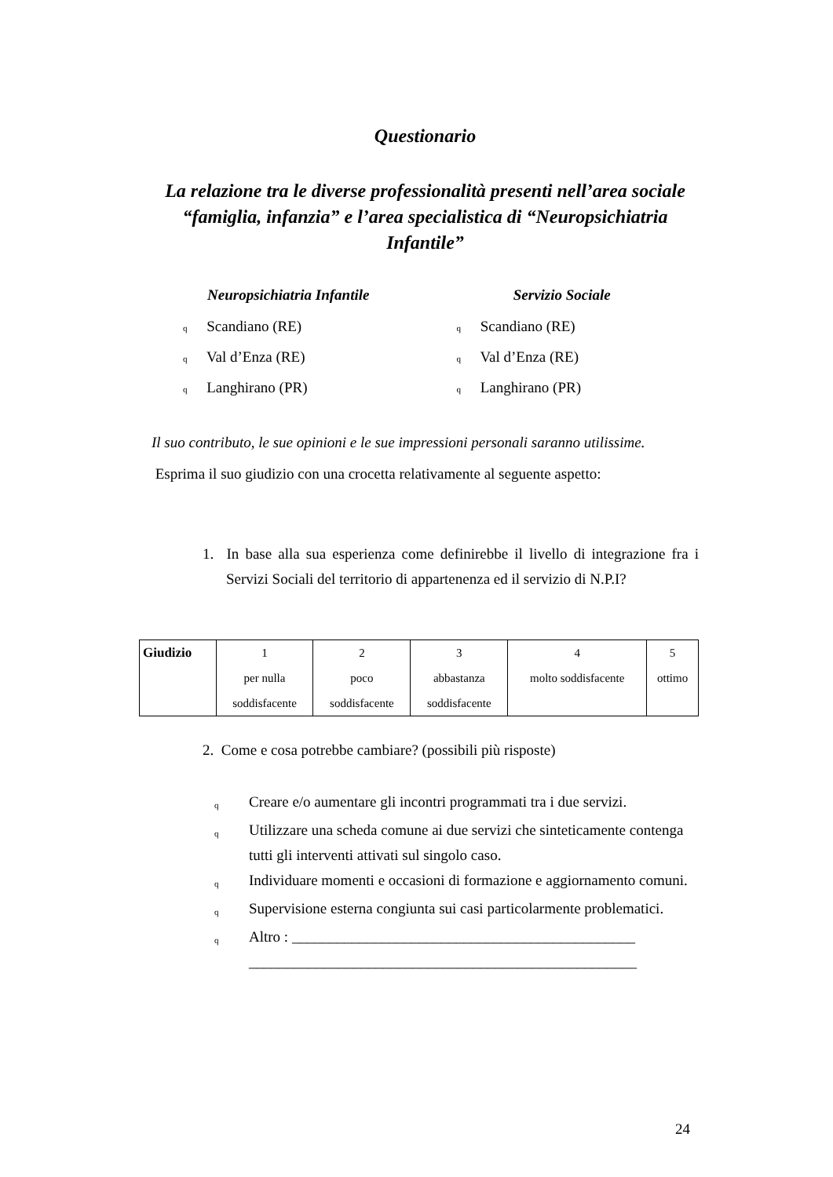Questionario
La relazione tra le diverse professionalità presenti nell’area sociale “famiglia, infanzia” e l’area specialistica di “Neuropsichiatria Infantile”
Neuropsichiatria Infantile
q Scandiano (RE)
q Val d’Enza (RE)
q Langhirano (PR)
Servizio Sociale
q Scandiano (RE)
q Val d’Enza (RE)
q Langhirano (PR)
Il suo contributo, le sue opinioni e le sue impressioni personali saranno utilissime.
Esprima il suo giudizio con una crocetta relativamente al seguente aspetto:
1. In base alla sua esperienza come definirebbe il livello di integrazione fra i Servizi Sociali del territorio di appartenenza ed il servizio di N.P.I?
| Giudizio | 1 per nulla soddisfacente | 2 poco soddisfacente | 3 abbastanza soddisfacente | 4 molto soddisfacente | 5 ottimo |
2. Come e cosa potrebbe cambiare? (possibili più risposte)
q Creare e/o aumentare gli incontri programmati tra i due servizi.
q Utilizzare una scheda comune ai due servizi che sinteticamente contenga tutti gli interventi attivati sul singolo caso.
q Individuare momenti e occasioni di formazione e aggiornamento comuni.
q Supervisione esterna congiunta sui casi particolarmente problematici.
q Altro : ______________________________________________ ____________________________________________________
24